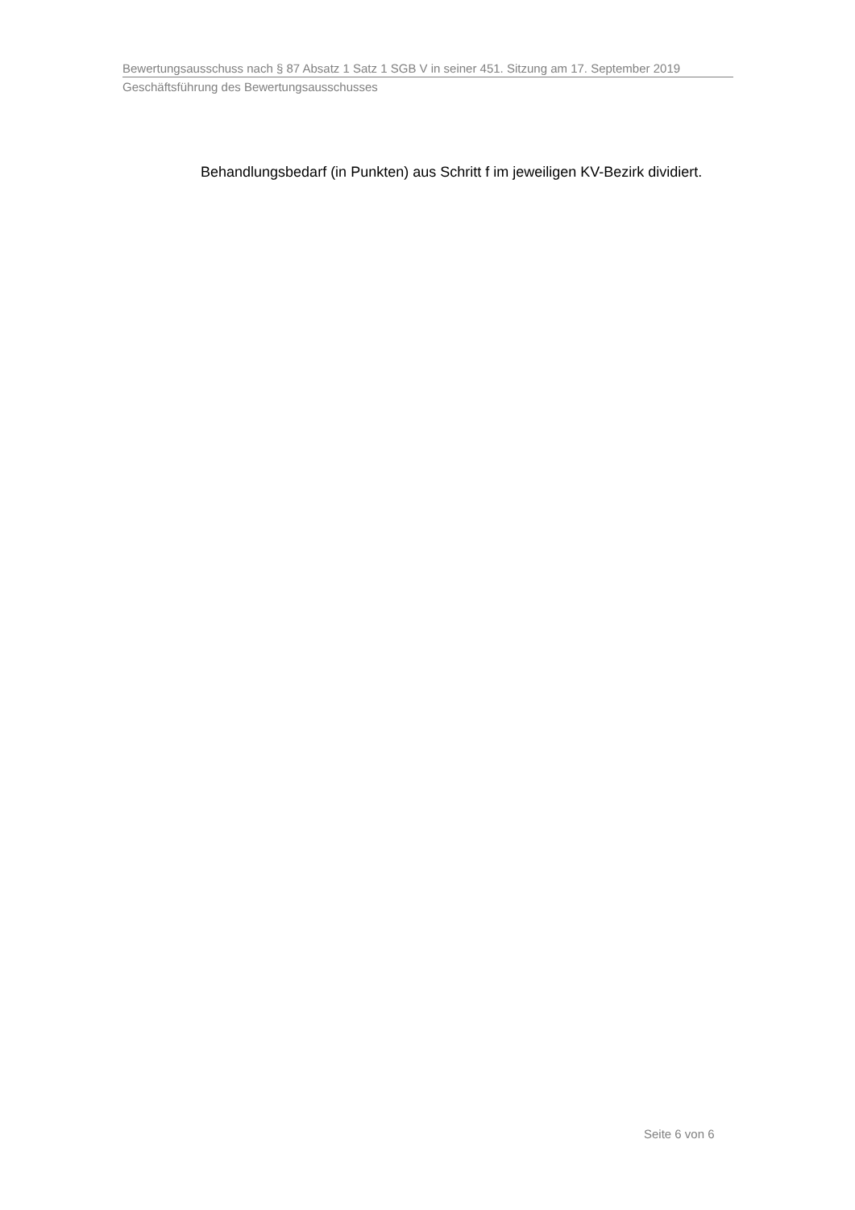Bewertungsausschuss nach § 87 Absatz 1 Satz 1 SGB V in seiner 451. Sitzung am 17. September 2019
Geschäftsführung des Bewertungsausschusses
Behandlungsbedarf (in Punkten) aus Schritt f im jeweiligen KV-Bezirk dividiert.
Seite 6 von 6